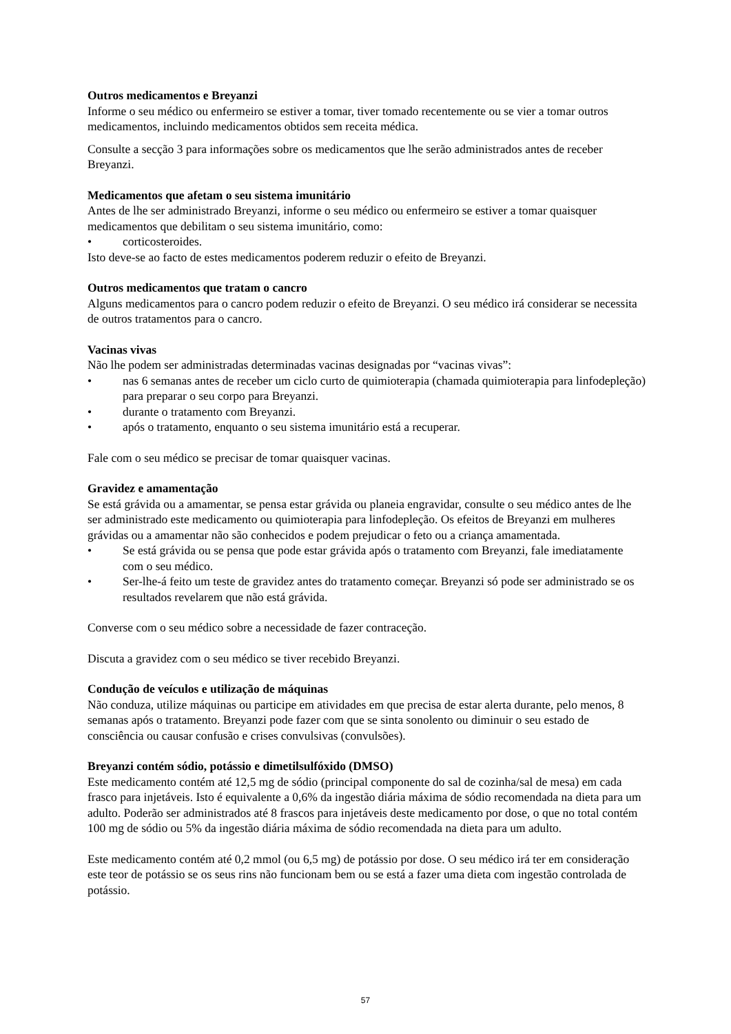Outros medicamentos e Breyanzi
Informe o seu médico ou enfermeiro se estiver a tomar, tiver tomado recentemente ou se vier a tomar outros medicamentos, incluindo medicamentos obtidos sem receita médica.
Consulte a secção 3 para informações sobre os medicamentos que lhe serão administrados antes de receber Breyanzi.
Medicamentos que afetam o seu sistema imunitário
Antes de lhe ser administrado Breyanzi, informe o seu médico ou enfermeiro se estiver a tomar quaisquer medicamentos que debilitam o seu sistema imunitário, como:
• corticosteroides.
Isto deve-se ao facto de estes medicamentos poderem reduzir o efeito de Breyanzi.
Outros medicamentos que tratam o cancro
Alguns medicamentos para o cancro podem reduzir o efeito de Breyanzi. O seu médico irá considerar se necessita de outros tratamentos para o cancro.
Vacinas vivas
Não lhe podem ser administradas determinadas vacinas designadas por “vacinas vivas”:
• nas 6 semanas antes de receber um ciclo curto de quimioterapia (chamada quimioterapia para linfodepleção) para preparar o seu corpo para Breyanzi.
• durante o tratamento com Breyanzi.
• após o tratamento, enquanto o seu sistema imunitário está a recuperar.
Fale com o seu médico se precisar de tomar quaisquer vacinas.
Gravidez e amamentação
Se está grávida ou a amamentar, se pensa estar grávida ou planeia engravidar, consulte o seu médico antes de lhe ser administrado este medicamento ou quimioterapia para linfodepleção. Os efeitos de Breyanzi em mulheres grávidas ou a amamentar não são conhecidos e podem prejudicar o feto ou a criança amamentada.
• Se está grávida ou se pensa que pode estar grávida após o tratamento com Breyanzi, fale imediatamente com o seu médico.
• Ser-lhe-á feito um teste de gravidez antes do tratamento começar. Breyanzi só pode ser administrado se os resultados revelarem que não está grávida.
Converse com o seu médico sobre a necessidade de fazer contraceção.
Discuta a gravidez com o seu médico se tiver recebido Breyanzi.
Condução de veículos e utilização de máquinas
Não conduza, utilize máquinas ou participe em atividades em que precisa de estar alerta durante, pelo menos, 8 semanas após o tratamento. Breyanzi pode fazer com que se sinta sonolento ou diminuir o seu estado de consciência ou causar confusão e crises convulsivas (convulsões).
Breyanzi contém sódio, potássio e dimetilsulfóxido (DMSO)
Este medicamento contém até 12,5 mg de sódio (principal componente do sal de cozinha/sal de mesa) em cada frasco para injetáveis. Isto é equivalente a 0,6% da ingestão diária máxima de sódio recomendada na dieta para um adulto. Poderão ser administrados até 8 frascos para injetáveis deste medicamento por dose, o que no total contém 100 mg de sódio ou 5% da ingestão diária máxima de sódio recomendada na dieta para um adulto.
Este medicamento contém até 0,2 mmol (ou 6,5 mg) de potássio por dose. O seu médico irá ter em consideração este teor de potássio se os seus rins não funcionam bem ou se está a fazer uma dieta com ingestão controlada de potássio.
57